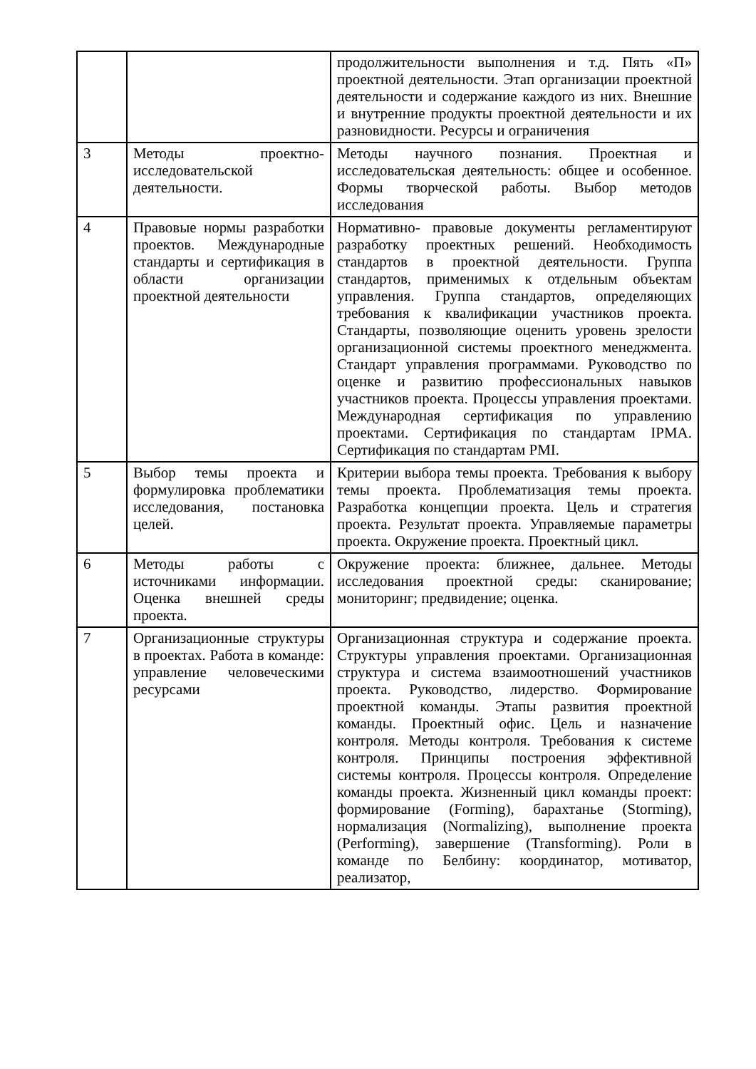| | | продолжительности выполнения и т.д. Пять «П» проектной деятельности. Этап организации проектной деятельности и содержание каждого из них. Внешние и внутренние продукты проектной деятельности и их разновидности. Ресурсы и ограничения |
| 3 | Методы проектно-исследовательской деятельности. | Методы научного познания. Проектная и исследовательская деятельность: общее и особенное. Формы творческой работы. Выбор методов исследования |
| 4 | Правовые нормы разработки проектов. Международные стандарты и сертификация в области организации проектной деятельности | Нормативно- правовые документы регламентируют разработку проектных решений. Необходимость стандартов в проектной деятельности. Группа стандартов, применимых к отдельным объектам управления. Группа стандартов, определяющих требования к квалификации участников проекта. Стандарты, позволяющие оценить уровень зрелости организационной системы проектного менеджмента. Стандарт управления программами. Руководство по оценке и развитию профессиональных навыков участников проекта. Процессы управления проектами. Международная сертификация по управлению проектами. Сертификация по стандартам IPMA. Сертификация по стандартам PMI. |
| 5 | Выбор темы проекта и формулировка проблематики исследования, постановка целей. | Критерии выбора темы проекта. Требования к выбору темы проекта. Проблематизация темы проекта. Разработка концепции проекта. Цель и стратегия проекта. Результат проекта. Управляемые параметры проекта. Окружение проекта. Проектный цикл. |
| 6 | Методы работы с источниками информации. Оценка внешней среды проекта. | Окружение проекта: ближнее, дальнее. Методы исследования проектной среды: сканирование; мониторинг; предвидение; оценка. |
| 7 | Организационные структуры в проектах. Работа в команде: управление человеческими ресурсами | Организационная структура и содержание проекта. Структуры управления проектами. Организационная структура и система взаимоотношений участников проекта. Руководство, лидерство. Формирование проектной команды. Этапы развития проектной команды. Проектный офис. Цель и назначение контроля. Методы контроля. Требования к системе контроля. Принципы построения эффективной системы контроля. Процессы контроля. Определение команды проекта. Жизненный цикл команды проект: формирование (Forming), барахтанье (Storming), нормализация (Normalizing), выполнение проекта (Performing), завершение (Transforming). Роли в команде по Белбину: координатор, мотиватор, реализатор, |